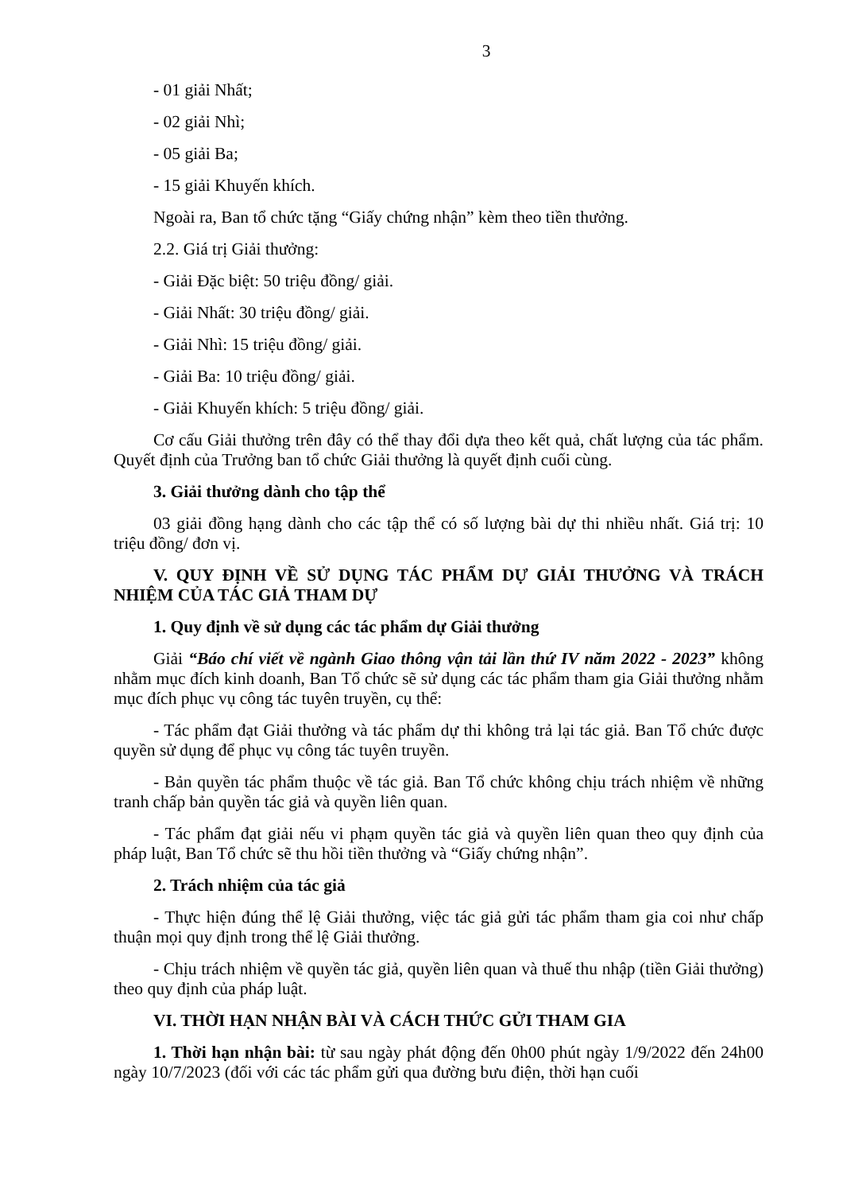3
- 01 giải Nhất;
- 02 giải Nhì;
- 05 giải Ba;
- 15 giải Khuyến khích.
Ngoài ra, Ban tổ chức tặng “Giấy chứng nhận” kèm theo tiền thưởng.
2.2. Giá trị Giải thưởng:
- Giải Đặc biệt: 50 triệu đồng/ giải.
- Giải Nhất: 30 triệu đồng/ giải.
- Giải Nhì: 15 triệu đồng/ giải.
- Giải Ba: 10 triệu đồng/ giải.
- Giải Khuyến khích: 5 triệu đồng/ giải.
Cơ cấu Giải thưởng trên đây có thể thay đổi dựa theo kết quả, chất lượng của tác phẩm. Quyết định của Trưởng ban tổ chức Giải thưởng là quyết định cuối cùng.
3. Giải thưởng dành cho tập thể
03 giải đồng hạng dành cho các tập thể có số lượng bài dự thi nhiều nhất. Giá trị: 10 triệu đồng/ đơn vị.
V. QUY ĐỊNH VỀ SỬ DỤNG TÁC PHẨM DỰ GIẢI THƯỞNG VÀ TRÁCH NHIỆM CỦA TÁC GIẢ THAM DỰ
1. Quy định về sử dụng các tác phẩm dự Giải thưởng
Giải “Báo chí viết về ngành Giao thông vận tải lần thứ IV năm 2022 - 2023” không nhằm mục đích kinh doanh, Ban Tổ chức sẽ sử dụng các tác phẩm tham gia Giải thưởng nhằm mục đích phục vụ công tác tuyên truyền, cụ thể:
- Tác phẩm đạt Giải thưởng và tác phẩm dự thi không trả lại tác giả. Ban Tổ chức được quyền sử dụng để phục vụ công tác tuyên truyền.
- Bản quyền tác phẩm thuộc về tác giả. Ban Tổ chức không chịu trách nhiệm về những tranh chấp bản quyền tác giả và quyền liên quan.
- Tác phẩm đạt giải nếu vi phạm quyền tác giả và quyền liên quan theo quy định của pháp luật, Ban Tổ chức sẽ thu hồi tiền thưởng và “Giấy chứng nhận”.
2. Trách nhiệm của tác giả
- Thực hiện đúng thể lệ Giải thưởng, việc tác giả gửi tác phẩm tham gia coi như chấp thuận mọi quy định trong thể lệ Giải thưởng.
- Chịu trách nhiệm về quyền tác giả, quyền liên quan và thuế thu nhập (tiền Giải thưởng) theo quy định của pháp luật.
VI. THỜI HẠN NHẬN BÀI VÀ CÁCH THỨC GỬI THAM GIA
1. Thời hạn nhận bài: từ sau ngày phát động đến 0h00 phút ngày 1/9/2022 đến 24h00 ngày 10/7/2023 (đối với các tác phẩm gửi qua đường bưu điện, thời hạn cuối